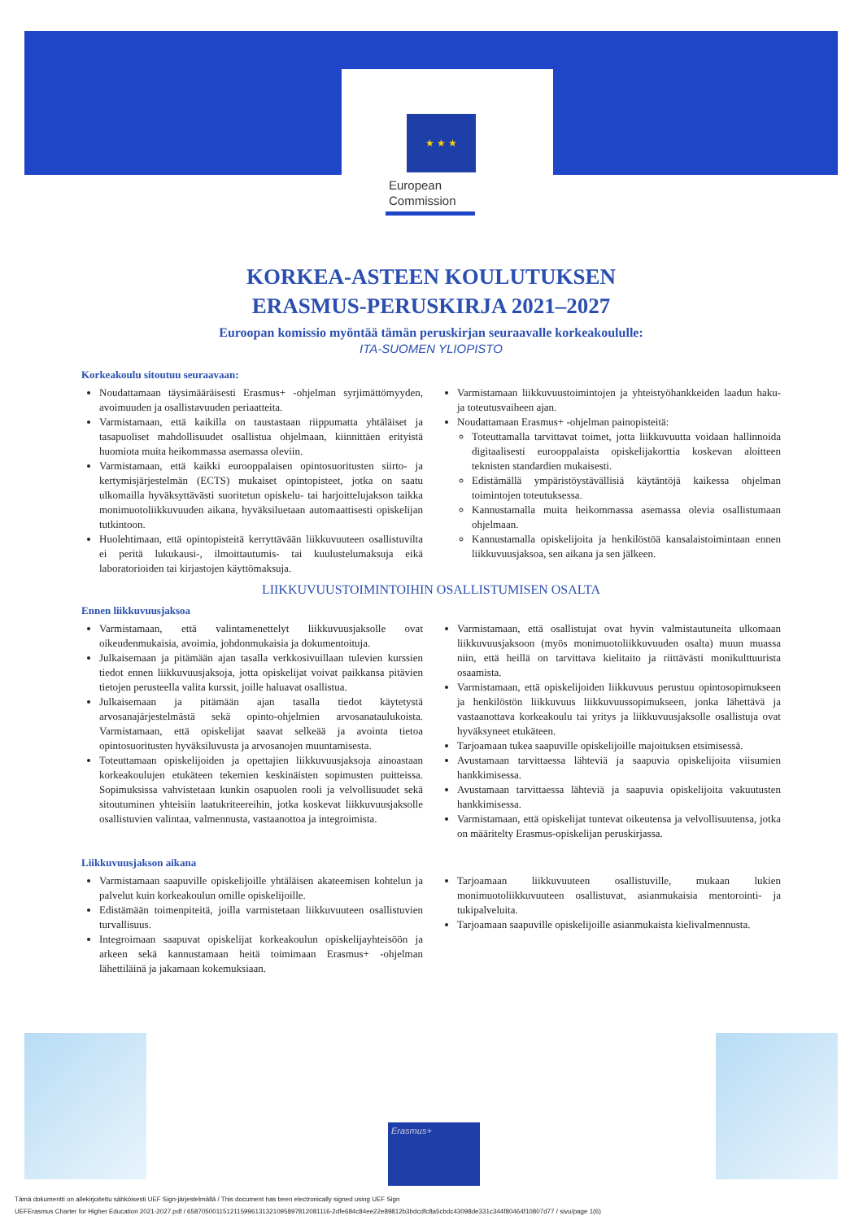★ ★ ★
European
Commission
KORKEA-ASTEEN KOULUTUKSEN
ERASMUS-PERUSKIRJA 2021–2027
Euroopan komissio myöntää tämän peruskirjan seuraavalle korkeakoululle:
ITA-SUOMEN YLIOPISTO
Korkeakoulu sitoutuu seuraavaan:
Noudattamaan täysimääräisesti Erasmus+ -ohjelman syrjimättömyyden, avoimuuden ja osallistavuuden periaatteita.
Varmistamaan, että kaikilla on taustastaan riippumatta yhtäläiset ja tasapuoliset mahdollisuudet osallistua ohjelmaan, kiinnittäen erityistä huomiota muita heikommassa asemassa oleviin.
Varmistamaan, että kaikki eurooppalaisen opintosuoritusten siirto- ja kertymisjärjestelmän (ECTS) mukaiset opintopisteet, jotka on saatu ulkomailla hyväksyttävästi suoritetun opiskelu- tai harjoittelujakson taikka monimuotoliikkuvuuden aikana, hyväksiluetaan automaattisesti opiskelijan tutkintoon.
Huolehtimaan, että opintopisteitä kerryttävään liikkuvuuteen osallistuvilta ei peritä lukukausi-, ilmoittautumis- tai kuulustelumaksuja eikä laboratorioiden tai kirjastojen käyttömaksuja.
Varmistamaan liikkuvuustoimintojen ja yhteistyöhankkeiden laadun haku- ja toteutusvaiheen ajan.
Noudattamaan Erasmus+ -ohjelman painopisteitä:
Toteuttamalla tarvittavat toimet, jotta liikkuvuutta voidaan hallinnoida digitaalisesti eurooppalaista opiskelijakorttia koskevan aloitteen teknisten standardien mukaisesti.
Edistämällä ympäristöystävällisiä käytäntöjä kaikessa ohjelman toimintojen toteutuksessa.
Kannustamalla muita heikommassa asemassa olevia osallistumaan ohjelmaan.
Kannustamalla opiskelijoita ja henkilöstöä kansalaistoimintaan ennen liikkuvuusjaksoa, sen aikana ja sen jälkeen.
LIIKKUVUUSTOIMINTOIHIN OSALLISTUMISEN OSALTA
Ennen liikkuvuusjaksoa
Varmistamaan, että valintamenettelyt liikkuvuusjaksolle ovat oikeudenmukaisia, avoimia, johdonmukaisia ja dokumentoituja.
Julkaisemaan ja pitämään ajan tasalla verkkosivuillaan tulevien kurssien tiedot ennen liikkuvuusjaksoja, jotta opiskelijat voivat paikkansa pitävien tietojen perusteella valita kurssit, joille haluavat osallistua.
Julkaisemaan ja pitämään ajan tasalla tiedot käytetystä arvosanajärjestelmästä sekä opinto-ohjelmien arvosanataulukoista. Varmistamaan, että opiskelijat saavat selkeää ja avointa tietoa opintosuoritusten hyväksiluvusta ja arvosanojen muuntamisesta.
Toteuttamaan opiskelijoiden ja opettajien liikkuvuusjaksoja ainoastaan korkeakoulujen etukäteen tekemien keskinäisten sopimusten puitteissa. Sopimuksissa vahvistetaan kunkin osapuolen rooli ja velvollisuudet sekä sitoutuminen yhteisiin laatukriteereihin, jotka koskevat liikkuvuusjaksolle osallistuvien valintaa, valmennusta, vastaanottoa ja integroimista.
Varmistamaan, että osallistujat ovat hyvin valmistautuneita ulkomaan liikkuvuusjaksoon (myös monimuotoliikkuvuuden osalta) muun muassa niin, että heillä on tarvittava kielitaito ja riittävästi monikulttuurista osaamista.
Varmistamaan, että opiskelijoiden liikkuvuus perustuu opintosopimukseen ja henkilöstön liikkuvuus liikkuvuussopimukseen, jonka lähettävä ja vastaanottava korkeakoulu tai yritys ja liikkuvuusjaksolle osallistuja ovat hyväksyneet etukäteen.
Tarjoamaan tukea saapuville opiskelijoille majoituksen etsimisessä.
Avustamaan tarvittaessa lähteviä ja saapuvia opiskelijoita viisumien hankkimisessa.
Avustamaan tarvittaessa lähteviä ja saapuvia opiskelijoita vakuutusten hankkimisessa.
Varmistamaan, että opiskelijat tuntevat oikeutensa ja velvollisuutensa, jotka on määritelty Erasmus-opiskelijan peruskirjassa.
Liikkuvuusjakson aikana
Varmistamaan saapuville opiskelijoille yhtäläisen akateemisen kohtelun ja palvelut kuin korkeakoulun omille opiskelijoille.
Edistämään toimenpiteitä, joilla varmistetaan liikkuvuuteen osallistuvien turvallisuus.
Integroimaan saapuvat opiskelijat korkeakoulun opiskelijayhteisöön ja arkeen sekä kannustamaan heitä toimimaan Erasmus+ -ohjelman lähettiläinä ja jakamaan kokemuksiaan.
Tarjoamaan liikkuvuuteen osallistuville, mukaan lukien monimuotoliikkuvuuteen osallistuvat, asianmukaisia mentorointi- ja tukipalveluita.
Tarjoamaan saapuville opiskelijoille asianmukaista kielivalmennusta.
Erasmus+
Tämä dokumentti on allekirjoitettu sähköisesti UEF Sign-järjestelmällä / This document has been electronically signed using UEF Sign
UEFErasmus Charter for Higher Education 2021-2027.pdf / 6587050011512115996131321095897812081116-2dfe684c84ee22e89812b3bdcdfc8a5cbdc43098de331c344f80464f10807d77 / sivu/page 1(6)